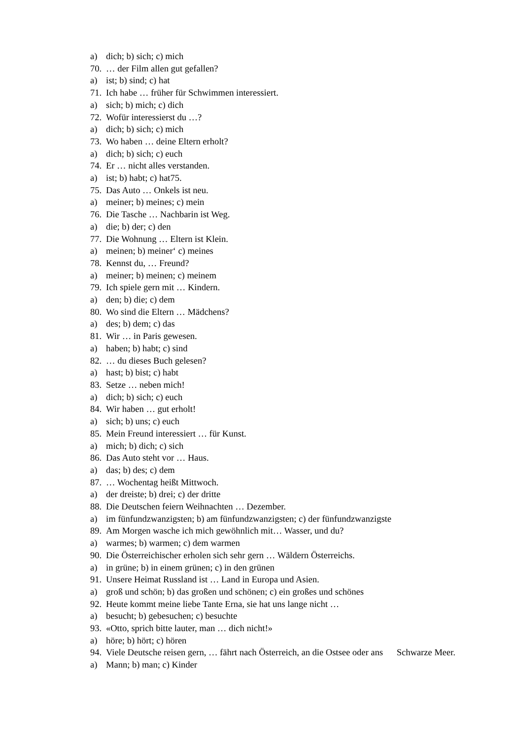a) dich; b) sich; c) mich
70. … der Film allen gut gefallen?
a) ist; b) sind; c) hat
71. Ich habe … früher für Schwimmen interessiert.
a) sich; b) mich; c) dich
72. Wofür interessierst du …?
a) dich; b) sich; c) mich
73. Wo haben … deine Eltern erholt?
a) dich; b) sich; c) euch
74. Er … nicht alles verstanden.
a) ist; b) habt; c) hat75.
75. Das Auto … Onkels ist neu.
a) meiner; b) meines; c) mein
76. Die Tasche … Nachbarin ist Weg.
a) die; b) der; c) den
77. Die Wohnung … Eltern ist Klein.
a) meinen; b) meiner‘ c) meines
78. Kennst du, … Freund?
a) meiner; b) meinen; c) meinem
79. Ich spiele gern mit … Kindern.
a) den; b) die; c) dem
80. Wo sind die Eltern … Mädchens?
a) des; b) dem; c) das
81. Wir … in Paris gewesen.
a) haben; b) habt; c) sind
82. … du dieses Buch gelesen?
a) hast; b) bist; c) habt
83. Setze … neben mich!
a) dich; b) sich; c) euch
84. Wir haben … gut erholt!
a) sich; b) uns; c) euch
85. Mein Freund interessiert … für Kunst.
a) mich; b) dich; c) sich
86. Das Auto steht vor … Haus.
a) das; b) des; c) dem
87. … Wochentag heißt Mittwoch.
a) der dreiste; b) drei; c) der dritte
88. Die Deutschen feiern Weihnachten … Dezember.
a) im fünfundzwanzigsten; b) am fünfundzwanzigsten; c) der fünfundzwanzigste
89. Am Morgen wasche ich mich gewöhnlich mit… Wasser, und du?
a) warmes; b) warmen; c) dem warmen
90. Die Österreichischer erholen sich sehr gern … Wäldern Österreichs.
a) in grüne; b) in einem grünen; c) in den grünen
91. Unsere Heimat Russland ist … Land in Europa und Asien.
a) groß und schön; b) das großen und schönen; c) ein großes und schönes
92. Heute kommt meine liebe Tante Erna, sie hat uns lange nicht …
a) besucht; b) gebesuchen; c) besuchte
93. «Otto, sprich bitte lauter, man … dich nicht!»
a) höre; b) hört; c) hören
94. Viele Deutsche reisen gern, … fährt nach Österreich, an die Ostsee oder ans Schwarze Meer.
a) Mann; b) man; c) Kinder